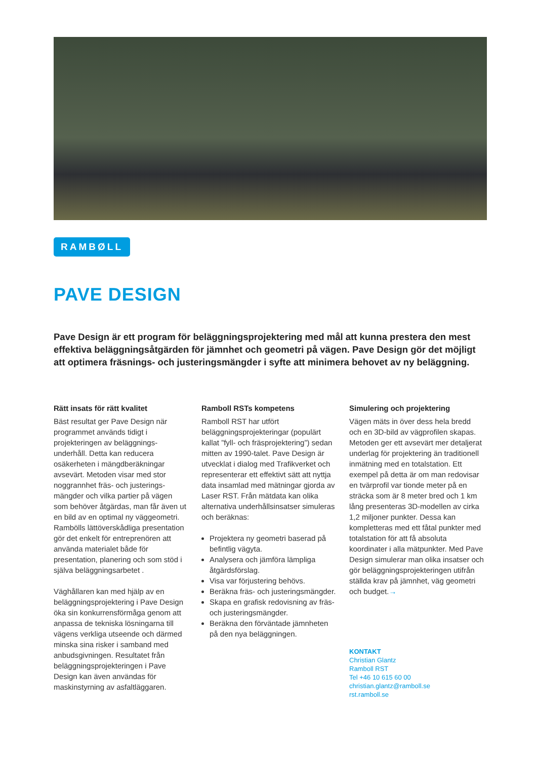RAMBØLL
PAVE DESIGN
Pave Design är ett program för beläggningsprojektering med mål att kunna prestera den mest effektiva beläggningsåtgärden för jämnhet och geometri på vägen. Pave Design gör det möjligt att optimera fräsnings- och justeringsmängder i syfte att minimera behovet av ny beläggning.
Rätt insats för rätt kvalitet
Bäst resultat ger Pave Design när programmet används tidigt i projekteringen av beläggnings­underhåll. Detta kan reducera osäkerheten i mängdberäkningar avsevärt. Metoden visar med stor noggrannhet fräs- och justerings­mängder och vilka partier på vägen som behöver åtgärdas, man får även ut en bild av en optimal ny väggeometri. Rambölls lättöver­skådliga presentation gör det enkelt för entreprenören att använda materialet både för presentation, planering och som stöd i själva beläggningsarbetet .
Väghållaren kan med hjälp av en beläggningsprojektering i Pave Design öka sin konkurrensförmåga genom att anpassa de tekniska lösningarna till vägens verkliga utseende och därmed minska sina risker i samband med anbudsgivningen. Resultatet från beläggningsprojekteringen i Pave Design kan även användas för maskinstyrning av asfaltläggaren.
Ramboll RSTs kompetens
Ramboll RST har utfört beläggningsprojekteringar (populärt kallat ”fyll- och fräsprojektering”) sedan mitten av 1990-talet. Pave Design är utvecklat i dialog med Trafikverket och representerar ett effektivt sätt att nyttja data insamlad med mätningar gjorda av Laser RST. Från mätdata kan olika alternativa underhållsinsatser simuleras och beräknas:
Projektera ny geometri baserad på befintlig vägyta.
Analysera och jämföra lämpliga åtgärdsförslag.
Visa var förjustering behövs.
Beräkna fräs- och justerings­mängder.
Skapa en grafisk redovisning av fräs- och justeringsmängder.
Beräkna den förväntade jämnheten på den nya beläggningen.
Simulering och projektering
Vägen mäts in över dess hela bredd och en 3D-bild av vägprofilen skapas. Metoden ger ett avsevärt mer detaljerat underlag för projektering än traditionell inmätning med en totalstation. Ett exempel på detta är om man redovisar en tvärprofil var tionde meter på en sträcka som är 8 meter bred och 1 km lång presenteras 3D-modellen av cirka 1,2 miljoner punkter. Dessa kan kompletteras med ett fåtal punkter med totalstation för att få absoluta koordinater i alla mätpunkter. Med Pave Design simulerar man olika insatser och gör beläggningsprojekteringen utifrån ställda krav på jämnhet, väg geometri och budget.→
KONTAKT
Christian Glantz
Ramboll RST
Tel +46 10 615 60 00
christian.glantz@ramboll.se
rst.ramboll.se